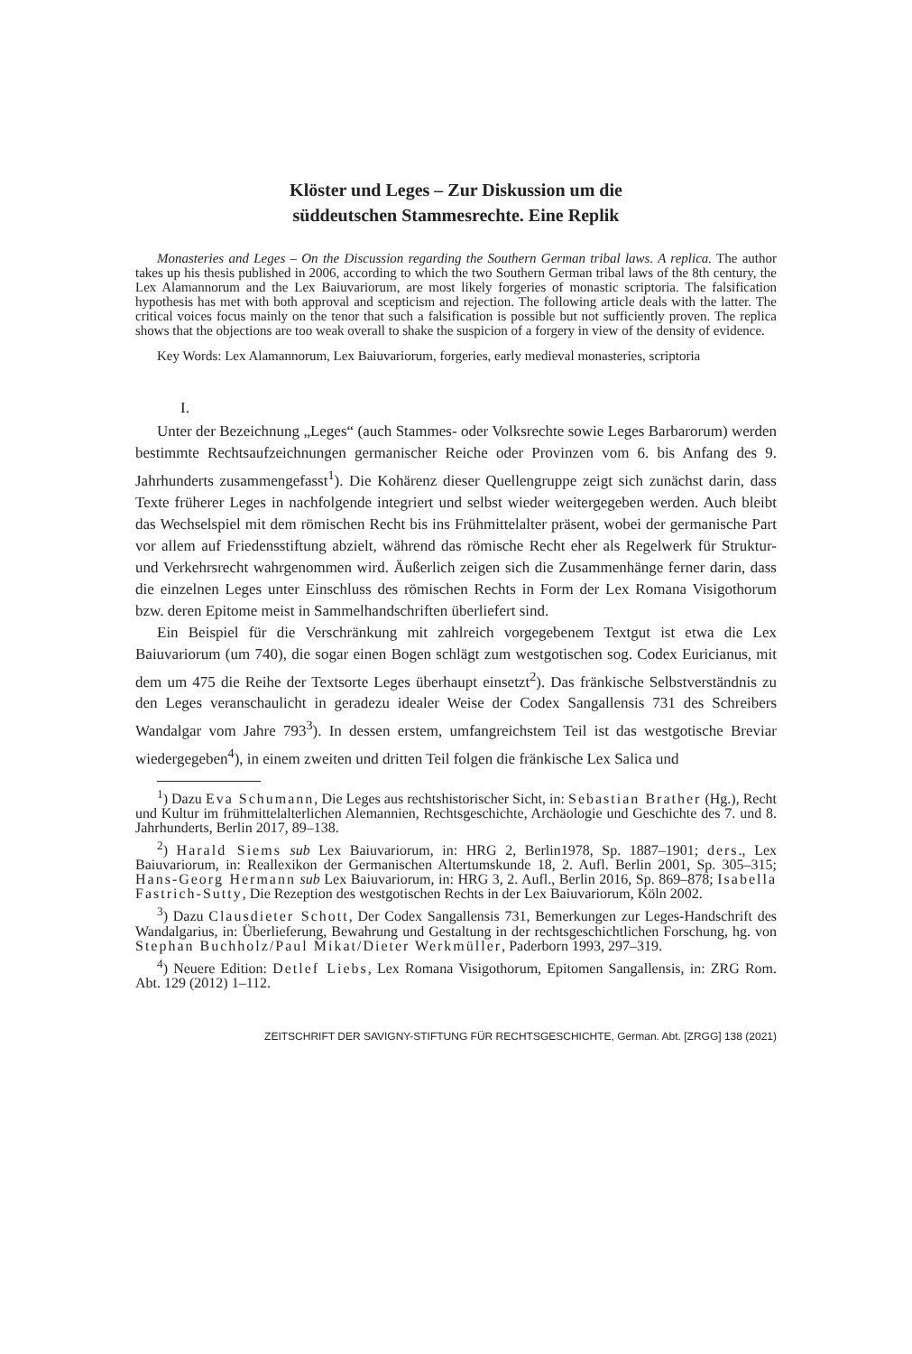Klöster und Leges – Zur Diskussion um die
süddeutschen Stammesrechte. Eine Replik
Monasteries and Leges – On the Discussion regarding the Southern German tribal laws. A replica. The author takes up his thesis published in 2006, according to which the two Southern German tribal laws of the 8th century, the Lex Alamannorum and the Lex Baiuvariorum, are most likely forgeries of monastic scriptoria. The falsification hypothesis has met with both approval and scepticism and rejection. The following article deals with the latter. The critical voices focus mainly on the tenor that such a falsification is possible but not sufficiently proven. The replica shows that the objections are too weak overall to shake the suspicion of a forgery in view of the density of evidence.
Key Words: Lex Alamannorum, Lex Baiuvariorum, forgeries, early medieval monasteries, scriptoria
I.
Unter der Bezeichnung „Leges“ (auch Stammes- oder Volksrechte sowie Leges Barbarorum) werden bestimmte Rechtsaufzeichnungen germanischer Reiche oder Provinzen vom 6. bis Anfang des 9. Jahrhunderts zusammengefasst<sup>1</sup>). Die Kohärenz dieser Quellengruppe zeigt sich zunächst darin, dass Texte früherer Leges in nachfolgende integriert und selbst wieder weitergegeben werden. Auch bleibt das Wechselspiel mit dem römischen Recht bis ins Frühmittelalter präsent, wobei der germanische Part vor allem auf Friedensstiftung abzielt, während das römische Recht eher als Regelwerk für Struktur- und Verkehrsrecht wahrgenommen wird. Äußerlich zeigen sich die Zusammenhänge ferner darin, dass die einzelnen Leges unter Einschluss des römischen Rechts in Form der Lex Romana Visigothorum bzw. deren Epitome meist in Sammelhandschriften überliefert sind.
Ein Beispiel für die Verschränkung mit zahlreich vorgegebenem Textgut ist etwa die Lex Baiuvariorum (um 740), die sogar einen Bogen schlägt zum westgotischen sog. Codex Euricianus, mit dem um 475 die Reihe der Textsorte Leges überhaupt einsetzt<sup>2</sup>). Das fränkische Selbstverständnis zu den Leges veranschaulicht in geradezu idealer Weise der Codex Sangallensis 731 des Schreibers Wandalgar vom Jahre 793<sup>3</sup>). In dessen erstem, umfangreichstem Teil ist das westgotische Breviar wiedergegeben<sup>4</sup>), in einem zweiten und dritten Teil folgen die fränkische Lex Salica und
<sup>1</sup>) Dazu Eva Schumann, Die Leges aus rechtshistorischer Sicht, in: Sebastian Brather (Hg.), Recht und Kultur im frühmittelalterlichen Alemannien, Rechtsgeschichte, Archäologie und Geschichte des 7. und 8. Jahrhunderts, Berlin 2017, 89–138.
<sup>2</sup>) Harald Siems sub Lex Baiuvariorum, in: HRG 2, Berlin1978, Sp. 1887–1901; ders., Lex Baiuvariorum, in: Reallexikon der Germanischen Altertumskunde 18, 2. Aufl. Berlin 2001, Sp. 305–315; Hans-Georg Hermann sub Lex Baiuvariorum, in: HRG 3, 2. Aufl., Berlin 2016, Sp. 869–878; Isabella Fastrich-Sutty, Die Rezeption des westgotischen Rechts in der Lex Baiuvariorum, Köln 2002.
<sup>3</sup>) Dazu Clausdieter Schott, Der Codex Sangallensis 731, Bemerkungen zur Leges-Handschrift des Wandalgarius, in: Überlieferung, Bewahrung und Gestaltung in der rechtsgeschichtlichen Forschung, hg. von Stephan Buchholz/Paul Mikat/Dieter Werkmüller, Paderborn 1993, 297–319.
<sup>4</sup>) Neuere Edition: Detlef Liebs, Lex Romana Visigothorum, Epitomen Sangallensis, in: ZRG Rom. Abt. 129 (2012) 1–112.
ZEITSCHRIFT DER SAVIGNY-STIFTUNG FÜR RECHTSGESCHICHTE, German. Abt. [ZRGG] 138 (2021)